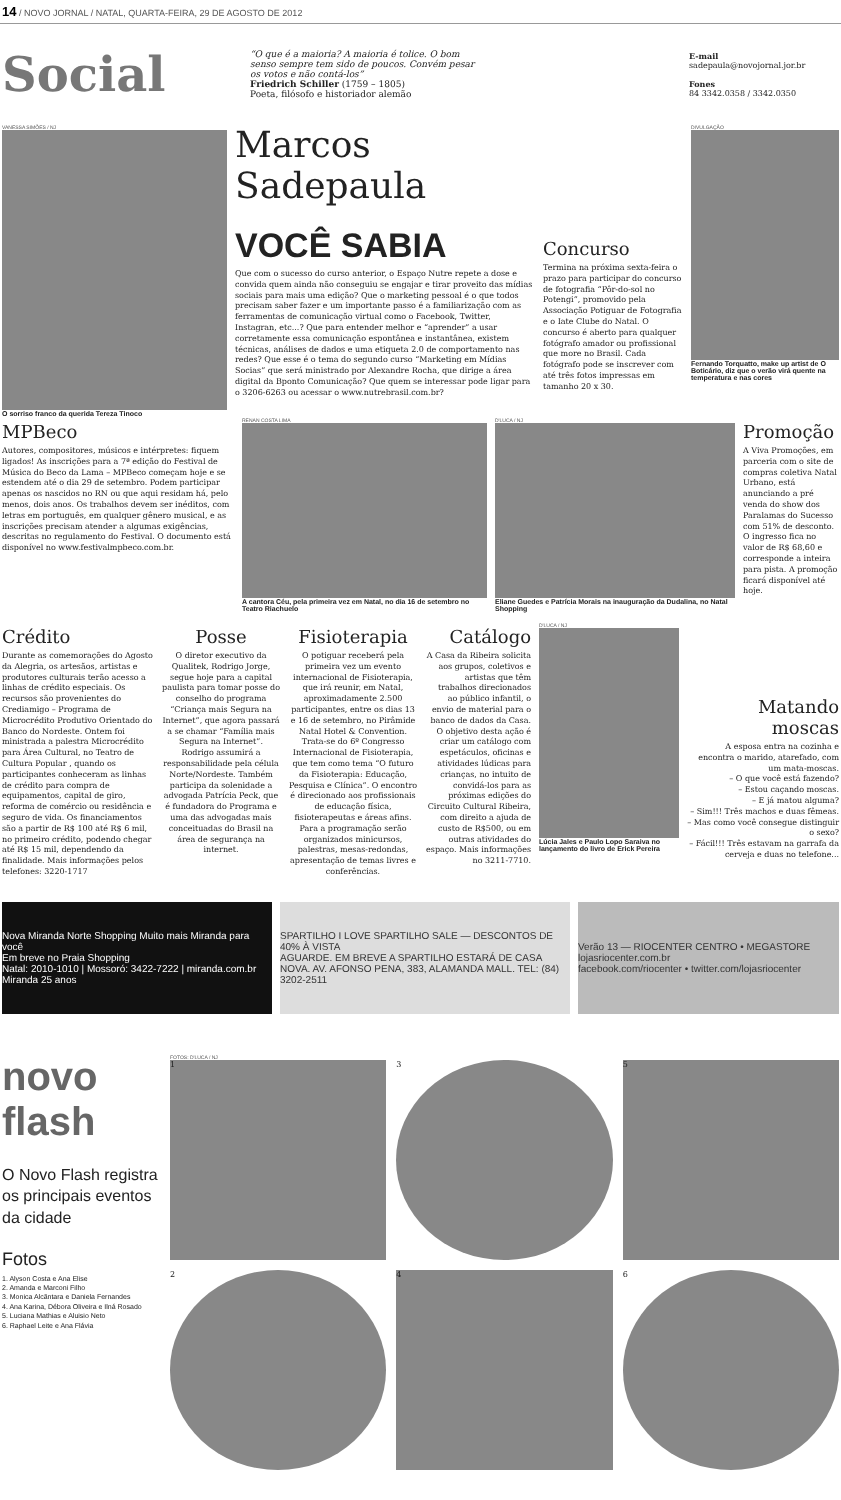14 / NOVO JORNAL / NATAL, QUARTA-FEIRA, 29 DE AGOSTO DE 2012
Social
“O que é a maioria? A maioria é tolice. O bom senso sempre tem sido de poucos. Convém pesar os votos e não contá-los”
Friedrich Schiller (1759 – 1805)
Poeta, filósofo e historiador alemão
E-mail
sadepaula@novojornal.jor.br
Fones
84 3342.0358 / 3342.0350
VANESSA SIMÕES / NJ
O sorriso franco da querida Tereza Tinoco
Marcos Sadepaula
VOCÊ SABIA
Que com o sucesso do curso anterior, o Espaço Nutre repete a dose e convida quem ainda não conseguiu se engajar e tirar proveito das mídias sociais para mais uma edição? Que o marketing pessoal é o que todos precisam saber fazer e um importante passo é a familiarização com as ferramentas de comunicação virtual como o Facebook, Twitter, Instagran, etc...? Que para entender melhor e “aprender” a usar corretamente essa comunicação espontânea e instantânea, existem técnicas, análises de dados e uma etiqueta 2.0 de comportamento nas redes? Que esse é o tema do segundo curso “Marketing em Mídias Socias” que será ministrado por Alexandre Rocha, que dirige a área digital da Bponto Comunicação? Que quem se interessar pode ligar para o 3206-6263 ou acessar o www.nutrebrasil.com.br?
Concurso
Termina na próxima sexta-feira o prazo para participar do concurso de fotografia “Pôr-do-sol no Potengi”, promovido pela Associação Potiguar de Fotografia e o Iate Clube do Natal. O concurso é aberto para qualquer fotógrafo amador ou profissional que more no Brasil. Cada fotógrafo pode se inscrever com até três fotos impressas em tamanho 20 x 30.
DIVULGAÇÃO
Fernando Torquatto, make up artist de O Boticário, diz que o verão virá quente na temperatura e nas cores
MPBeco
Autores, compositores, músicos e intérpretes: fiquem ligados! As inscrições para a 7ª edição do Festival de Música do Beco da Lama – MPBeco começam hoje e se estendem até o dia 29 de setembro. Podem participar apenas os nascidos no RN ou que aqui residam há, pelo menos, dois anos. Os trabalhos devem ser inéditos, com letras em português, em qualquer gênero musical, e as inscrições precisam atender a algumas exigências, descritas no regulamento do Festival. O documento está disponível no www.festivalmpbeco.com.br.
RENAN COSTA LIMA
A cantora Céu, pela primeira vez em Natal, no dia 16 de setembro no Teatro Riachuelo
D'LUCA / NJ
Eliane Guedes e Patrícia Morais na inauguração da Dudalina, no Natal Shopping
Promoção
A Viva Promoções, em parceria com o site de compras coletiva Natal Urbano, está anunciando a pré venda do show dos Paralamas do Sucesso com 51% de desconto. O ingresso fica no valor de R$ 68,60 e corresponde a inteira para pista. A promoção ficará disponível até hoje.
Crédito
Durante as comemorações do Agosto da Alegria, os artesãos, artistas e produtores culturais terão acesso a linhas de crédito especiais. Os recursos são provenientes do Crediamigo – Programa de Microcrédito Produtivo Orientado do Banco do Nordeste. Ontem foi ministrada a palestra Microcrédito para Área Cultural, no Teatro de Cultura Popular , quando os participantes conheceram as linhas de crédito para compra de equipamentos, capital de giro, reforma de comércio ou residência e seguro de vida. Os financiamentos são a partir de R$ 100 até R$ 6 mil, no primeiro crédito, podendo chegar até R$ 15 mil, dependendo da finalidade. Mais informações pelos telefones: 3220-1717
Posse
O diretor executivo da Qualitek, Rodrigo Jorge, segue hoje para a capital paulista para tomar posse do conselho do programa “Criança mais Segura na Internet”, que agora passará a se chamar “Família mais Segura na Internet”. Rodrigo assumirá a responsabilidade pela célula Norte/Nordeste. Também participa da solenidade a advogada Patrícia Peck, que é fundadora do Programa e uma das advogadas mais conceituadas do Brasil na área de segurança na internet.
Fisioterapia
O potiguar receberá pela primeira vez um evento internacional de Fisioterapia, que irá reunir, em Natal, aproximadamente 2.500 participantes, entre os dias 13 e 16 de setembro, no Pirâmide Natal Hotel & Convention. Trata-se do 6º Congresso Internacional de Fisioterapia, que tem como tema “O futuro da Fisioterapia: Educação, Pesquisa e Clínica”. O encontro é direcionado aos profissionais de educação física, fisioterapeutas e áreas afins. Para a programação serão organizados minicursos, palestras, mesas-redondas, apresentação de temas livres e conferências.
Catálogo
A Casa da Ribeira solicita aos grupos, coletivos e artistas que têm trabalhos direcionados ao público infantil, o envio de material para o banco de dados da Casa. O objetivo desta ação é criar um catálogo com espetáculos, oficinas e atividades lúdicas para crianças, no intuito de convidá-los para as próximas edições do Circuito Cultural Ribeira, com direito a ajuda de custo de R$500, ou em outras atividades do espaço. Mais informações no 3211-7710.
D'LUCA / NJ
Lúcia Jales e Paulo Lopo Saraiva no lançamento do livro de Erick Pereira
Matando moscas
A esposa entra na cozinha e encontra o marido, atarefado, com um mata-moscas.
– O que você está fazendo?
– Estou caçando moscas.
– E já matou alguma?
– Sim!!! Três machos e duas fêmeas.
– Mas como você consegue distinguir o sexo?
– Fácil!!! Três estavam na garrafa da cerveja e duas no telefone...
Nova Miranda Norte Shopping Muito mais Miranda para você
Em breve no Praia Shopping
Natal: 2010-1010 | Mossoró: 3422-7222 | miranda.com.br Miranda 25 anos
SPARTILHO I LOVE SPARTILHO SALE — DESCONTOS DE 40% À VISTA
AGUARDE. EM BREVE A SPARTILHO ESTARÁ DE CASA NOVA. AV. AFONSO PENA, 383, ALAMANDA MALL. TEL: (84) 3202-2511
Verão 13 — RIOCENTER CENTRO • MEGASTORE lojasriocenter.com.br
facebook.com/riocenter • twitter.com/lojasriocenter
novo flash
O Novo Flash registra os principais eventos da cidade
Fotos
1. Alyson Costa e Ana Elise
2. Amanda e Marconi Filho
3. Monica Alcântara e Daniela Fernandes
4. Ana Karina, Débora Oliveira e Ilná Rosado
5. Luciana Mathias e Aluisio Neto
6. Raphael Leite e Ana Flávia
FOTOS: D'LUCA / NJ
1
3
5
2
4
6